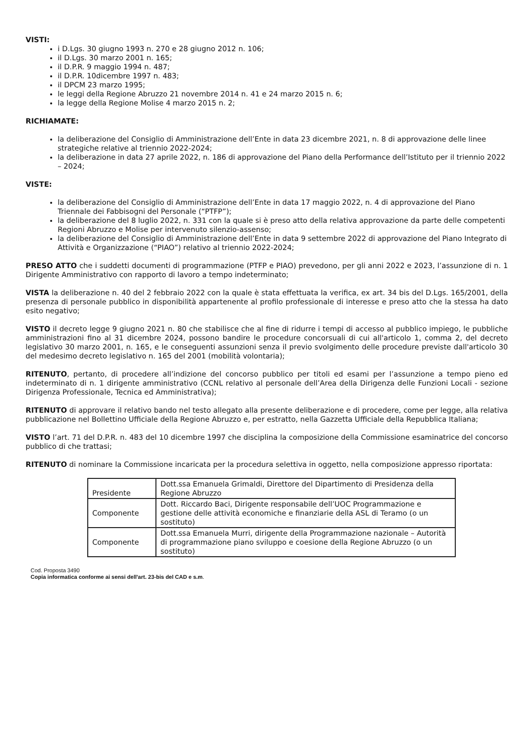VISTI:
i D.Lgs. 30 giugno 1993 n. 270 e 28 giugno 2012 n. 106;
il D.Lgs. 30 marzo 2001 n. 165;
il D.P.R. 9 maggio 1994 n. 487;
il D.P.R. 10dicembre 1997 n. 483;
il DPCM 23 marzo 1995;
le leggi della Regione Abruzzo 21 novembre 2014 n. 41 e 24 marzo 2015 n. 6;
la legge della Regione Molise 4 marzo 2015 n. 2;
RICHIAMATE:
la deliberazione del Consiglio di Amministrazione dell’Ente in data 23 dicembre 2021, n. 8 di approvazione delle linee strategiche relative al triennio 2022-2024;
la deliberazione in data 27 aprile 2022, n. 186 di approvazione del Piano della Performance dell’Istituto per il triennio 2022 – 2024;
VISTE:
la deliberazione del Consiglio di Amministrazione dell’Ente in data 17 maggio 2022, n. 4 di approvazione del Piano Triennale dei Fabbisogni del Personale (“PTFP”);
la deliberazione del 8 luglio 2022, n. 331 con la quale si è preso atto della relativa approvazione da parte delle competenti Regioni Abruzzo e Molise per intervenuto silenzio-assenso;
la deliberazione del Consiglio di Amministrazione dell’Ente in data 9 settembre 2022 di approvazione del Piano Integrato di Attività e Organizzazione (“PIAO”) relativo al triennio 2022-2024;
PRESO ATTO che i suddetti documenti di programmazione (PTFP e PIAO) prevedono, per gli anni 2022 e 2023, l’assunzione di n. 1 Dirigente Amministrativo con rapporto di lavoro a tempo indeterminato;
VISTA la deliberazione n. 40 del 2 febbraio 2022 con la quale è stata effettuata la verifica, ex art. 34 bis del D.Lgs. 165/2001, della presenza di personale pubblico in disponibilità appartenente al profilo professionale di interesse e preso atto che la stessa ha dato esito negativo;
VISTO il decreto legge 9 giugno 2021 n. 80 che stabilisce che al fine di ridurre i tempi di accesso al pubblico impiego, le pubbliche amministrazioni fino al 31 dicembre 2024, possono bandire le procedure concorsuali di cui all'articolo 1, comma 2, del decreto legislativo 30 marzo 2001, n. 165, e le conseguenti assunzioni senza il previo svolgimento delle procedure previste dall'articolo 30 del medesimo decreto legislativo n. 165 del 2001 (mobilità volontaria);
RITENUTO, pertanto, di procedere all’indizione del concorso pubblico per titoli ed esami per l’assunzione a tempo pieno ed indeterminato di n. 1 dirigente amministrativo (CCNL relativo al personale dell’Area della Dirigenza delle Funzioni Locali - sezione Dirigenza Professionale, Tecnica ed Amministrativa);
RITENUTO di approvare il relativo bando nel testo allegato alla presente deliberazione e di procedere, come per legge, alla relativa pubblicazione nel Bollettino Ufficiale della Regione Abruzzo e, per estratto, nella Gazzetta Ufficiale della Repubblica Italiana;
VISTO l’art. 71 del D.P.R. n. 483 del 10 dicembre 1997 che disciplina la composizione della Commissione esaminatrice del concorso pubblico di che trattasi;
RITENUTO di nominare la Commissione incaricata per la procedura selettiva in oggetto, nella composizione appresso riportata:
| Presidente | Dott.ssa Emanuela Grimaldi, Direttore del Dipartimento di Presidenza della Regione Abruzzo |
| Componente | Dott. Riccardo Baci, Dirigente responsabile dell’UOC Programmazione e gestione delle attività economiche e finanziarie della ASL di Teramo (o un sostituto) |
| Componente | Dott.ssa Emanuela Murri, dirigente della Programmazione nazionale – Autorità di programmazione piano sviluppo e coesione della Regione Abruzzo (o un sostituto) |
Cod. Proposta 3490
Copia informatica conforme ai sensi dell'art. 23-bis del CAD e s.m.